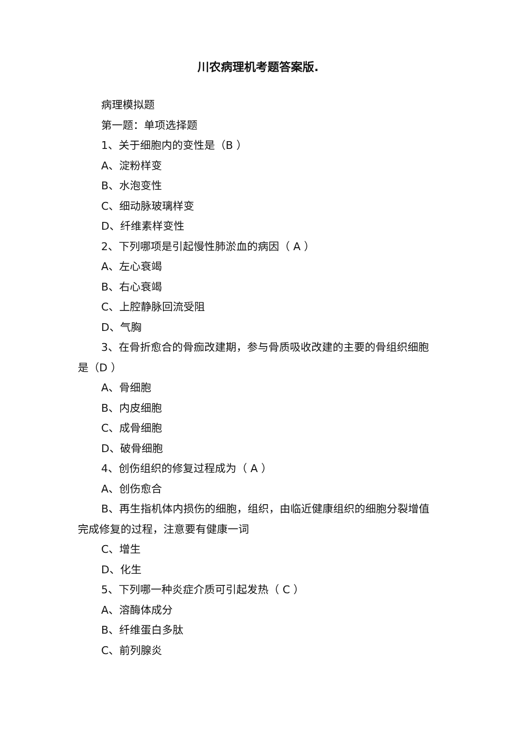川农病理机考题答案版.
病理模拟题
第一题：单项选择题
1、关于细胞内的变性是（B ）
A、淀粉样变
B、水泡变性
C、细动脉玻璃样变
D、纤维素样变性
2、下列哪项是引起慢性肺淤血的病因（ A ）
A、左心衰竭
B、右心衰竭
C、上腔静脉回流受阻
D、气胸
3、在骨折愈合的骨痂改建期，参与骨质吸收改建的主要的骨组织细胞是（D ）
A、骨细胞
B、内皮细胞
C、成骨细胞
D、破骨细胞
4、创伤组织的修复过程成为（ A ）
A、创伤愈合
B、再生指机体内损伤的细胞，组织，由临近健康组织的细胞分裂增值完成修复的过程，注意要有健康一词
C、增生
D、化生
5、下列哪一种炎症介质可引起发热（ C ）
A、溶酶体成分
B、纤维蛋白多肽
C、前列腺炎